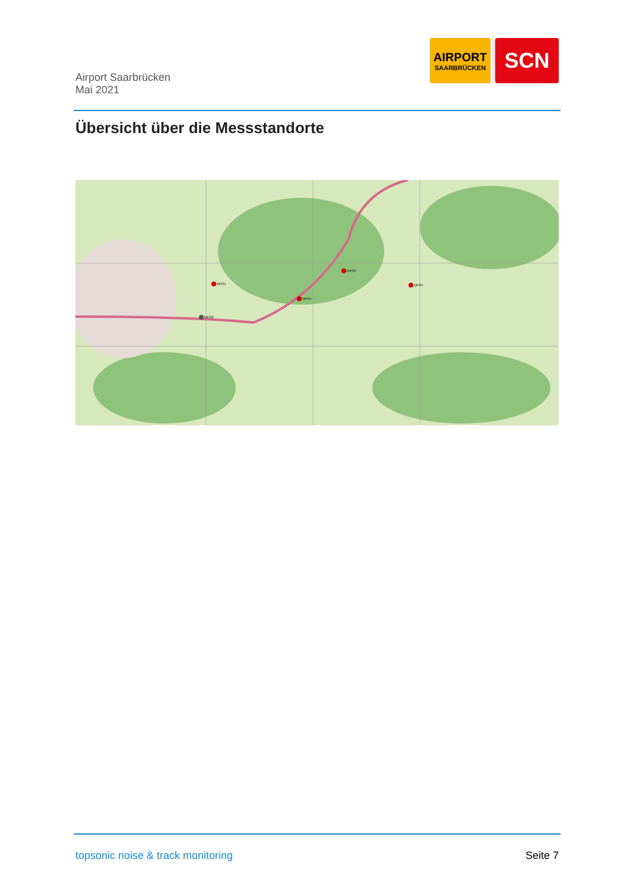Airport Saarbrücken
Mai 2021
AIRPORT
SAARBRÜCKEN
SCN
Übersicht über die Messstandorte
MP01
MP02
MP03
MP04
MP05
topsonic noise & track monitoring
Seite 7